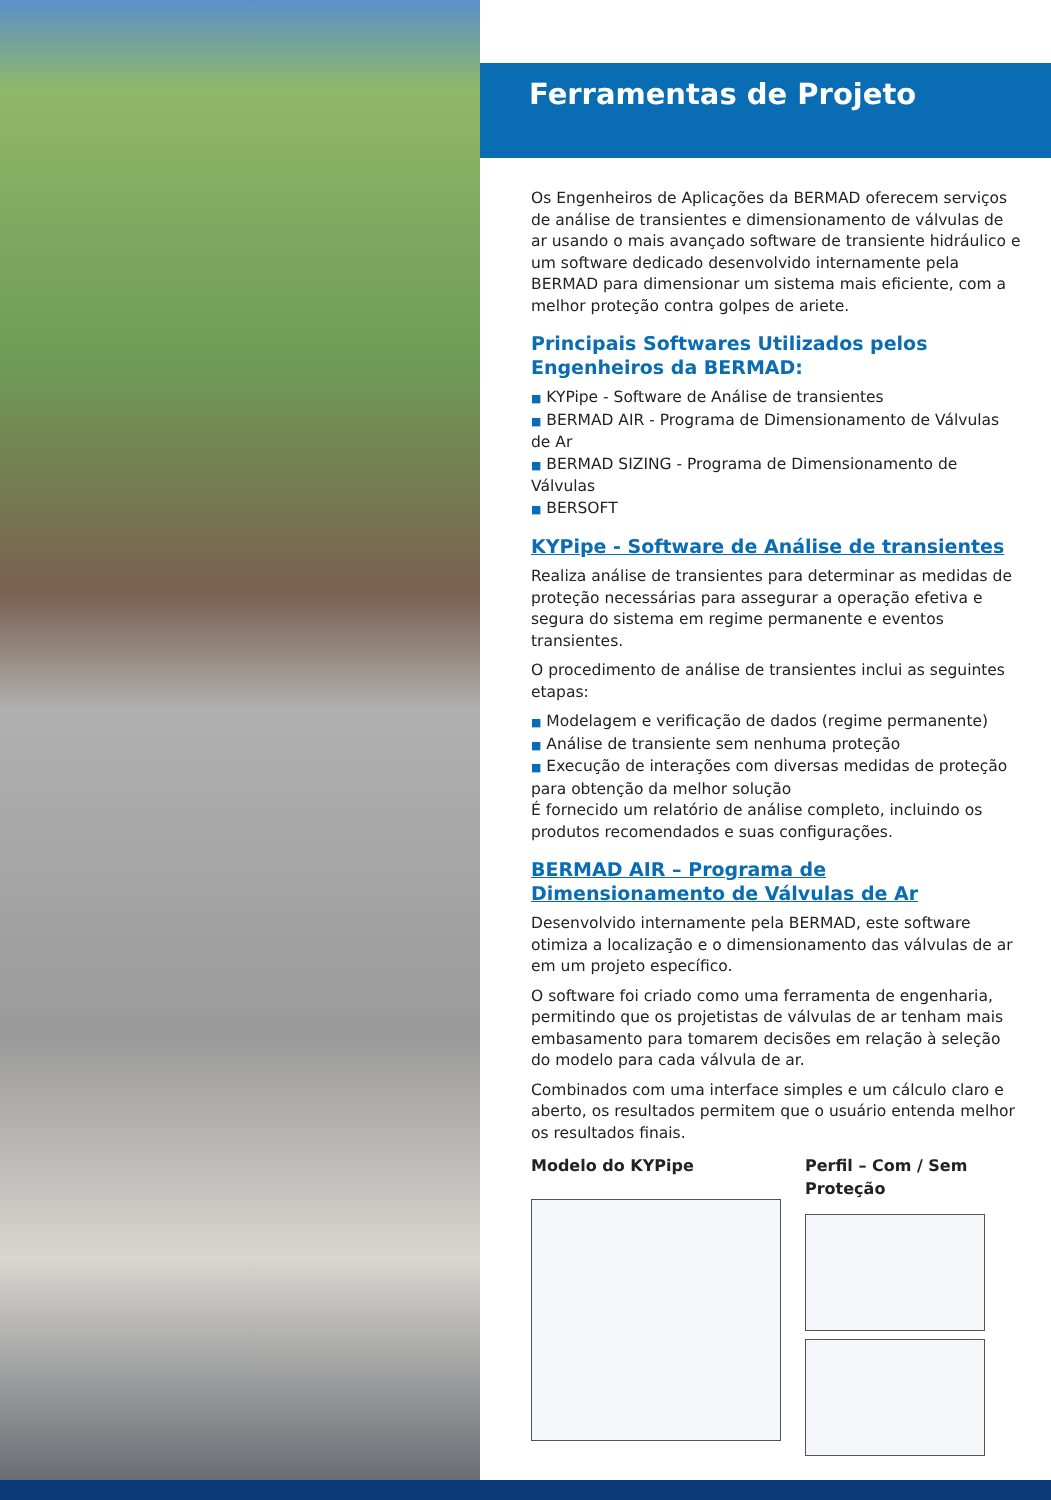Ferramentas de Projeto
Os Engenheiros de Aplicações da BERMAD oferecem serviços de análise de transientes e dimensionamento de válvulas de ar usando o mais avançado software de transiente hidráulico e um software dedicado desenvolvido internamente pela BERMAD para dimensionar um sistema mais eficiente, com a melhor proteção contra golpes de ariete.
Principais Softwares Utilizados pelos Engenheiros da BERMAD:
■ KYPipe - Software de Análise de transientes
■ BERMAD AIR - Programa de Dimensionamento de Válvulas de Ar
■ BERMAD SIZING - Programa de Dimensionamento de Válvulas
■ BERSOFT
KYPipe - Software de Análise de transientes
Realiza análise de transientes para determinar as medidas de proteção necessárias para assegurar a operação efetiva e segura do sistema em regime permanente e eventos transientes.
O procedimento de análise de transientes inclui as seguintes etapas:
■ Modelagem e verificação de dados (regime permanente)
■ Análise de transiente sem nenhuma proteção
■ Execução de interações com diversas medidas de proteção para obtenção da melhor solução
É fornecido um relatório de análise completo, incluindo os produtos recomendados e suas configurações.
BERMAD AIR – Programa de Dimensionamento de Válvulas de Ar
Desenvolvido internamente pela BERMAD, este software otimiza a localização e o dimensionamento das válvulas de ar em um projeto específico.
O software foi criado como uma ferramenta de engenharia, permitindo que os projetistas de válvulas de ar tenham mais embasamento para tomarem decisões em relação à seleção do modelo para cada válvula de ar.
Combinados com uma interface simples e um cálculo claro e aberto, os resultados permitem que o usuário entenda melhor os resultados finais.
Modelo do KYPipe Perfil – Com / Sem Proteção